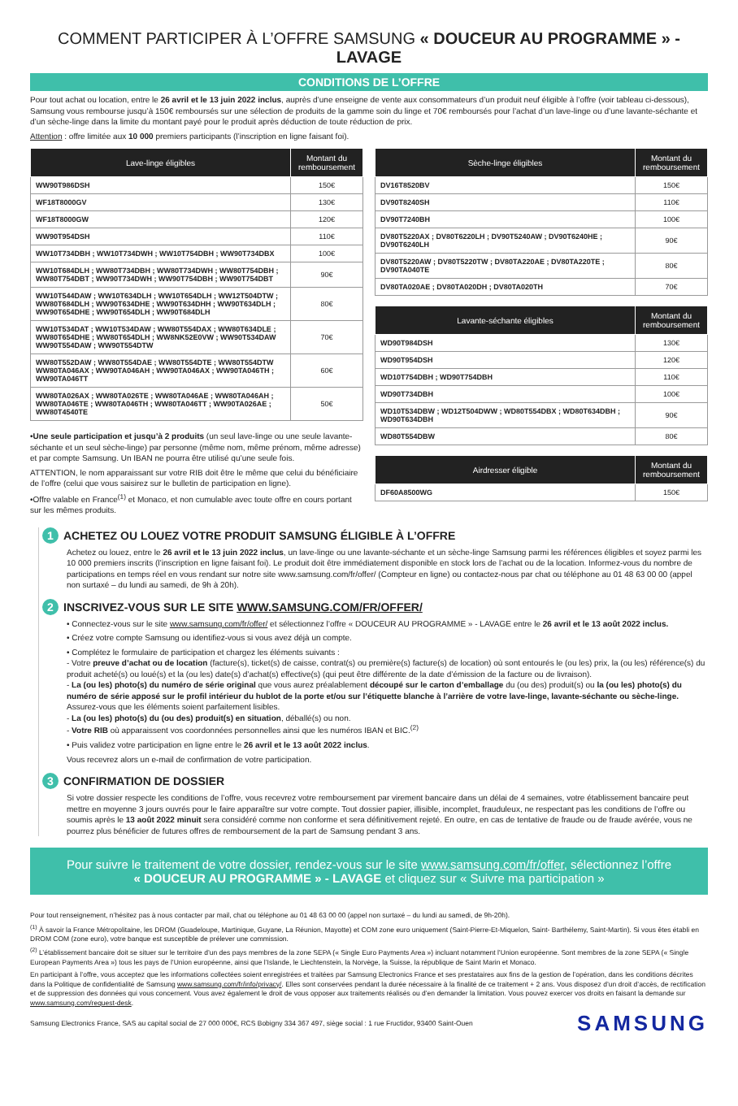COMMENT PARTICIPER À L’OFFRE SAMSUNG « DOUCEUR AU PROGRAMME » - LAVAGE
CONDITIONS DE L’OFFRE
Pour tout achat ou location, entre le 26 avril et le 13 juin 2022 inclus, auprès d’une enseigne de vente aux consommateurs d’un produit neuf éligible à l’offre (voir tableau ci-dessous), Samsung vous rembourse jusqu’à 150€ remboursés sur une sélection de produits de la gamme soin du linge et 70€ remboursés pour l’achat d’un lave-linge ou d’une lavante-séchante et d’un sèche-linge dans la limite du montant payé pour le produit après déduction de toute réduction de prix.
Attention : offre limitée aux 10 000 premiers participants (l’inscription en ligne faisant foi).
| Lave-linge éligibles | Montant du remboursement |
| --- | --- |
| WW90T986DSH | 150€ |
| WF18T8000GV | 130€ |
| WF18T8000GW | 120€ |
| WW90T954DSH | 110€ |
| WW10T734DBH ; WW10T734DWH ; WW10T754DBH ; WW90T734DBX | 100€ |
| WW10T684DLH ; WW80T734DBH ; WW80T734DWH ; WW80T754DBH ; WW80T754DBT ; WW90T734DWH ; WW90T754DBH ; WW90T754DBT | 90€ |
| WW10T544DAW ; WW10T634DLH ; WW10T654DLH ; WW12T504DTW ; WW80T684DLH ; WW90T634DHE ; WW90T634DHH ; WW90T634DLH ; WW90T654DHE ; WW90T654DLH ; WW90T684DLH | 80€ |
| WW10T534DAT ; WW10T534DAW ; WW80T554DAX ; WW80T634DLE ; WW80T654DHE ; WW80T654DLH ; WW8NK52E0VW ; WW90T534DAW WW90T554DAW ; WW90T554DTW | 70€ |
| WW80T552DAW ; WW80T554DAE ; WW80T554DTE ; WW80T554DTW WW80TA046AX ; WW90TA046AH ; WW90TA046AX ; WW90TA046TH ; WW90TA046TT | 60€ |
| WW80TA026AX ; WW80TA026TE ; WW80TA046AE ; WW80TA046AH ; WW80TA046TE ; WW80TA046TH ; WW80TA046TT ; WW90TA026AE ; WW80T4540TE | 50€ |
•Une seule participation et jusqu’à 2 produits (un seul lave-linge ou une seule lavante-séchante et un seul sèche-linge) par personne (même nom, même prénom, même adresse) et par compte Samsung. Un IBAN ne pourra être utilisé qu’une seule fois.
ATTENTION, le nom apparaissant sur votre RIB doit être le même que celui du bénéficiaire de l’offre (celui que vous saisirez sur le bulletin de participation en ligne).
•Offre valable en France<sup>(1)</sup> et Monaco, et non cumulable avec toute offre en cours portant sur les mêmes produits.
| Sèche-linge éligibles | Montant du remboursement |
| --- | --- |
| DV16T8520BV | 150€ |
| DV90T8240SH | 110€ |
| DV90T7240BH | 100€ |
| DV80T5220AX ; DV80T6220LH ; DV90T5240AW ; DV90T6240HE ; DV90T6240LH | 90€ |
| DV80T5220AW ; DV80T5220TW ; DV80TA220AE ; DV80TA220TE ; DV90TA040TE | 80€ |
| DV80TA020AE ; DV80TA020DH ; DV80TA020TH | 70€ |
| Lavante-séchante éligibles | Montant du remboursement |
| --- | --- |
| WD90T984DSH | 130€ |
| WD90T954DSH | 120€ |
| WD10T754DBH ; WD90T754DBH | 110€ |
| WD90T734DBH | 100€ |
| WD10T534DBW ; WD12T504DWW ; WD80T554DBX ; WD80T634DBH ; WD90T634DBH | 90€ |
| WD80T554DBW | 80€ |
| Airdresser éligible | Montant du remboursement |
| --- | --- |
| DF60A8500WG | 150€ |
1 ACHETEZ OU LOUEZ VOTRE PRODUIT SAMSUNG ÉLIGIBLE À L’OFFRE
Achetez ou louez, entre le 26 avril et le 13 juin 2022 inclus, un lave-linge ou une lavante-séchante et un sèche-linge Samsung parmi les références éligibles et soyez parmi les 10 000 premiers inscrits (l’inscription en ligne faisant foi). Le produit doit être immédiatement disponible en stock lors de l’achat ou de la location. Informez-vous du nombre de participations en temps réel en vous rendant sur notre site www.samsung.com/fr/offer/ (Compteur en ligne) ou contactez-nous par chat ou téléphone au 01 48 63 00 00 (appel non surtaxé – du lundi au samedi, de 9h à 20h).
2 INSCRIVEZ-VOUS SUR LE SITE WWW.SAMSUNG.COM/FR/OFFER/
• Connectez-vous sur le site www.samsung.com/fr/offer/ et sélectionnez l’offre « DOUCEUR AU PROGRAMME » - LAVAGE entre le 26 avril et le 13 août 2022 inclus.
• Créez votre compte Samsung ou identifiez-vous si vous avez déjà un compte.
• Complétez le formulaire de participation et chargez les éléments suivants :
- Votre preuve d’achat ou de location (facture(s), ticket(s) de caisse, contrat(s) ou première(s) facture(s) de location) où sont entourés le (ou les) prix, la (ou les) référence(s) du produit acheté(s) ou loué(s) et la (ou les) date(s) d’achat(s) effective(s) (qui peut être différente de la date d’émission de la facture ou de livraison).
- La (ou les) photo(s) du numéro de série original que vous aurez préalablement découpé sur le carton d’emballage du (ou des) produit(s) ou la (ou les) photo(s) du numéro de série apposé sur le profil intérieur du hublot de la porte et/ou sur l’étiquette blanche à l’arrière de votre lave-linge, lavante-séchante ou sèche-linge. Assurez-vous que les éléments soient parfaitement lisibles.
- La (ou les) photo(s) du (ou des) produit(s) en situation, déballé(s) ou non.
- Votre RIB où apparaissent vos coordonnées personnelles ainsi que les numéros IBAN et BIC.<sup>(2)</sup>
• Puis validez votre participation en ligne entre le 26 avril et le 13 août 2022 inclus.
Vous recevrez alors un e-mail de confirmation de votre participation.
3 CONFIRMATION DE DOSSIER
Si votre dossier respecte les conditions de l’offre, vous recevrez votre remboursement par virement bancaire dans un délai de 4 semaines, votre établissement bancaire peut mettre en moyenne 3 jours ouvrés pour le faire apparaître sur votre compte. Tout dossier papier, illisible, incomplet, frauduleux, ne respectant pas les conditions de l’offre ou soumis après le 13 août 2022 minuit sera considéré comme non conforme et sera définitivement rejeté. En outre, en cas de tentative de fraude ou de fraude avérée, vous ne pourrez plus bénéficier de futures offres de remboursement de la part de Samsung pendant 3 ans.
Pour suivre le traitement de votre dossier, rendez-vous sur le site www.samsung.com/fr/offer, sélectionnez l’offre
« DOUCEUR AU PROGRAMME » - LAVAGE et cliquez sur « Suivre ma participation »
Pour tout renseignement, n’hésitez pas à nous contacter par mail, chat ou téléphone au 01 48 63 00 00 (appel non surtaxé – du lundi au samedi, de 9h-20h).
<sup>(1)</sup> À savoir la France Métropolitaine, les DROM (Guadeloupe, Martinique, Guyane, La Réunion, Mayotte) et COM zone euro uniquement (Saint-Pierre-Et-Miquelon, Saint- Barthélemy, Saint-Martin). Si vous êtes établi en DROM COM (zone euro), votre banque est susceptible de prélever une commission.
<sup>(2)</sup> L’établissement bancaire doit se situer sur le territoire d’un des pays membres de la zone SEPA (« Single Euro Payments Area ») incluant notamment l’Union européenne. Sont membres de la zone SEPA (« Single European Payments Area ») tous les pays de l’Union européenne, ainsi que l’Islande, le Liechtenstein, la Norvège, la Suisse, la république de Saint Marin et Monaco.
En participant à l’offre, vous acceptez que les informations collectées soient enregistrées et traitées par Samsung Electronics France et ses prestataires aux fins de la gestion de l’opération, dans les conditions décrites dans la Politique de confidentialité de Samsung www.samsung.com/fr/info/privacy/. Elles sont conservées pendant la durée nécessaire à la finalité de ce traitement + 2 ans. Vous disposez d’un droit d’accès, de rectification et de suppression des données qui vous concernent. Vous avez également le droit de vous opposer aux traitements réalisés ou d’en demander la limitation. Vous pouvez exercer vos droits en faisant la demande sur www.samsung.com/request-desk.
Samsung Electronics France, SAS au capital social de 27 000 000€, RCS Bobigny 334 367 497, siège social : 1 rue Fructidor, 93400 Saint-Ouen
SAMSUNG